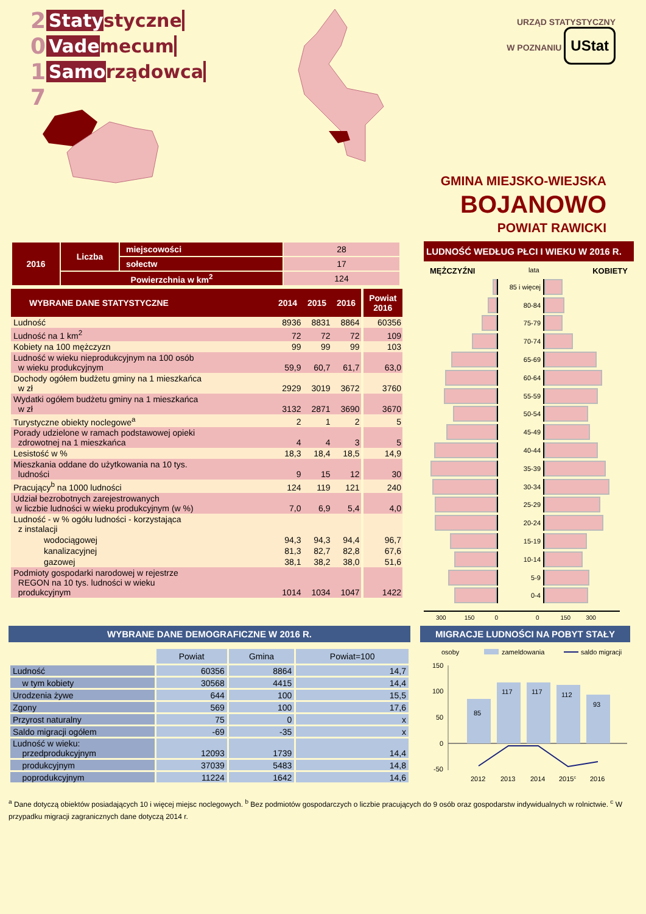2 Statystyczne
0 Vademecum
1 Samorządowca
7
URZĄD STATYSTYCZNY
W POZNANIU UStat
GMINA MIEJSKO-WIEJSKA
BOJANOWO
POWIAT RAWICKI
| 2016 | Liczba | miejscowości | 28 |
| | | sołectw | 17 |
| | Powierzchnia w km<sup>2</sup> | | 124 |
| WYBRANE DANE STATYSTYCZNE | 2014 | 2015 | 2016 | | Powiat 2016 |
| Ludność | 8936 | 8831 | 8864 | | 60356 |
| Ludność na 1 km<sup>2</sup> | 72 | 72 | 72 | | 109 |
| Kobiety na 100 mężczyzn | 99 | 99 | 99 | | 103 |
| Ludność w wieku nieprodukcyjnym na 100 osób w wieku produkcyjnym | 59,9 | 60,7 | 61,7 | | 63,0 |
| Dochody ogółem budżetu gminy na 1 mieszkańca w zł | 2929 | 3019 | 3672 | | 3760 |
| Wydatki ogółem budżetu gminy na 1 mieszkańca w zł | 3132 | 2871 | 3690 | | 3670 |
| Turystyczne obiekty noclegowe<sup>a</sup> | 2 | 1 | 2 | | 5 |
| Porady udzielone w ramach podstawowej opieki zdrowotnej na 1 mieszkańca | 4 | 4 | 3 | | 5 |
| Lesistość w % | 18,3 | 18,4 | 18,5 | | 14,9 |
| Mieszkania oddane do użytkowania na 10 tys. ludności | 9 | 15 | 12 | | 30 |
| Pracujący<sup>b</sup> na 1000 ludności | 124 | 119 | 121 | | 240 |
| Udział bezrobotnych zarejestrowanych w liczbie ludności w wieku produkcyjnym (w %) | 7,0 | 6,9 | 5,4 | | 4,0 |
| Ludność - w % ogółu ludności - korzystająca z instalacji | | | | | |
| wodociągowej | 94,3 | 94,3 | 94,4 | | 96,7 |
| kanalizacyjnej | 81,3 | 82,7 | 82,8 | | 67,6 |
| gazowej | 38,1 | 38,2 | 38,0 | | 51,6 |
| Podmioty gospodarki narodowej w rejestrze REGON na 10 tys. ludności w wieku produkcyjnym | 1014 | 1034 | 1047 | | 1422 |
LUDNOŚĆ WEDŁUG PŁCI I WIEKU W 2016 R.
MĘŻCZYŹNI lata KOBIETY
85 i więcej
80-84
75-79
70-74
65-69
60-64
55-59
50-54
45-49
40-44
35-39
30-34
25-29
20-24
15-19
10-14
5-9
0-4
300 150 0 0 150 300
WYBRANE DANE DEMOGRAFICZNE W 2016 R.
| | Powiat | Gmina | Powiat=100 |
| Ludność | 60356 | 8864 | 14,7 |
| w tym kobiety | 30568 | 4415 | 14,4 |
| Urodzenia żywe | 644 | 100 | 15,5 |
| Zgony | 569 | 100 | 17,6 |
| Przyrost naturalny | 75 | 0 | x |
| Saldo migracji ogółem | -69 | -35 | x |
| Ludność w wieku: przedprodukcyjnym | 12093 | 1739 | 14,4 |
| produkcyjnym | 37039 | 5483 | 14,8 |
| poprodukcyjnym | 11224 | 1642 | 14,6 |
MIGRACJE LUDNOŚCI NA POBYT STAŁY
osoby
zameldowania
saldo migracji
150
100
50
0
-50
85
117
117
112
93
2012
2013
2014
2015c
2016
<sup>a</sup> Dane dotyczą obiektów posiadających 10 i więcej miejsc noclegowych. <sup>b</sup> Bez podmiotów gospodarczych o liczbie pracujących do 9 osób oraz gospodarstw indywidualnych w rolnictwie. <sup>c</sup> W przypadku migracji zagranicznych dane dotyczą 2014 r.